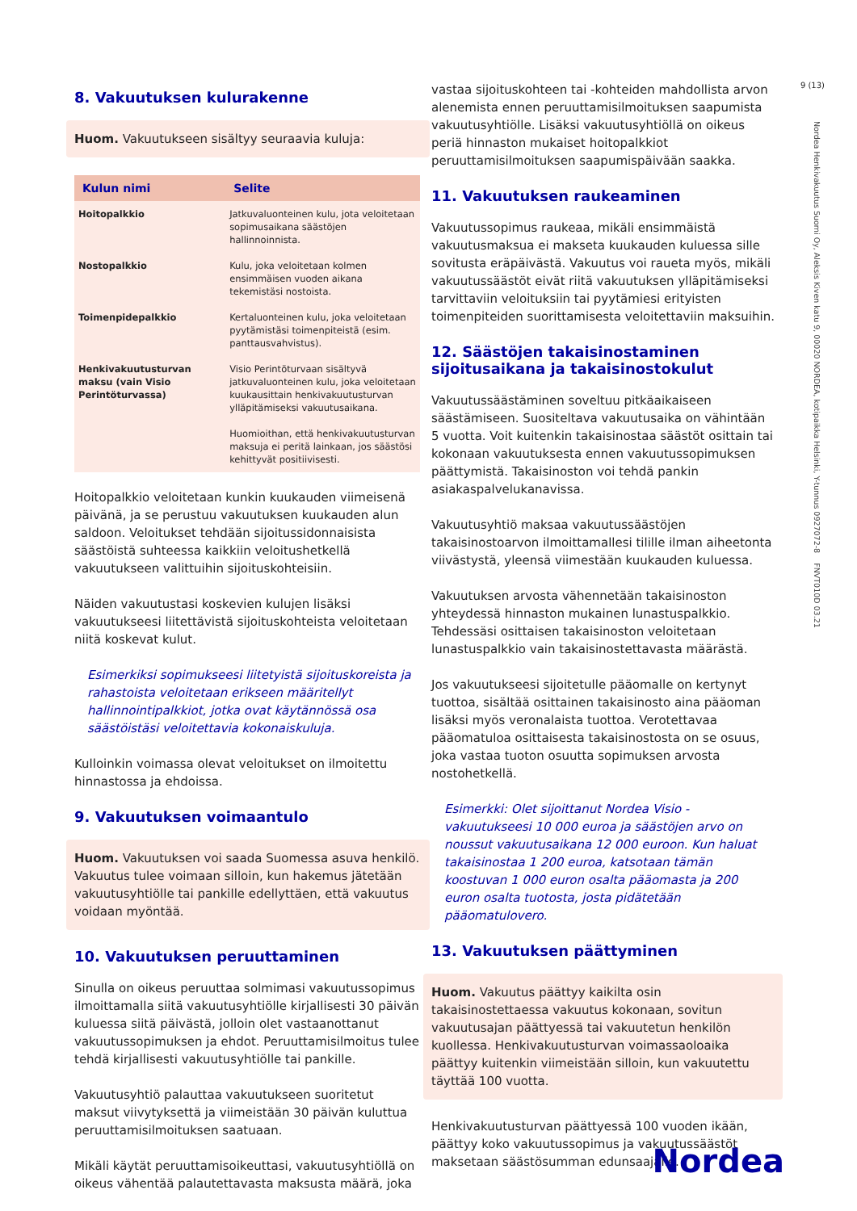9 (13)
Nordea Henkivakuutus Suomi Oy, Aleksis Kiven katu 9, 00020 NORDEA, kotipaikka Helsinki, Y-tunnus 0927072-8 FNVT010D 03.21
8. Vakuutuksen kulurakenne
Huom. Vakuutukseen sisältyy seuraavia kuluja:
| Kulun nimi | Selite |
| --- | --- |
| Hoitopalkkio | Jatkuvaluonteinen kulu, jota veloitetaan sopimusaikana säästöjen hallinnoinnista. |
| Nostopalkkio | Kulu, joka veloitetaan kolmen ensimmäisen vuoden aikana tekemistäsi nostoista. |
| Toimenpidepalkkio | Kertaluonteinen kulu, joka veloitetaan pyytämistäsi toimenpiteistä (esim. panttausvahvistus). |
| Henkivakuutusturvan maksu (vain Visio Perintöturvassa) | Visio Perintöturvaan sisältyvä jatkuvaluonteinen kulu, joka veloitetaan kuukausittain henkivakuutusturvan ylläpitämiseksi vakuutusaikana. Huomioithan, että henkivakuutusturvan maksuja ei peritä lainkaan, jos säästösi kehittyvät positiivisesti. |
Hoitopalkkio veloitetaan kunkin kuukauden viimeisenä päivänä, ja se perustuu vakuutuksen kuukauden alun saldoon. Veloitukset tehdään sijoitussidonnaisista säästöistä suhteessa kaikkiin veloitushetkellä vakuutukseen valittuihin sijoituskohteisiin.
Näiden vakuutustasi koskevien kulujen lisäksi vakuutukseesi liitettävistä sijoituskohteista veloitetaan niitä koskevat kulut.
Esimerkiksi sopimukseesi liitetyistä sijoituskoreista ja rahastoista veloitetaan erikseen määritellyt hallinnointipalkkiot, jotka ovat käytännössä osa säästöistäsi veloitettavia kokonaiskuluja.
Kulloinkin voimassa olevat veloitukset on ilmoitettu hinnastossa ja ehdoissa.
9. Vakuutuksen voimaantulo
Huom. Vakuutuksen voi saada Suomessa asuva henkilö. Vakuutus tulee voimaan silloin, kun hakemus jätetään vakuutusyhtiölle tai pankille edellyttäen, että vakuutus voidaan myöntää.
10. Vakuutuksen peruuttaminen
Sinulla on oikeus peruuttaa solmimasi vakuutussopimus ilmoittamalla siitä vakuutusyhtiölle kirjallisesti 30 päivän kuluessa siitä päivästä, jolloin olet vastaanottanut vakuutussopimuksen ja ehdot. Peruuttamisilmoitus tulee tehdä kirjallisesti vakuutusyhtiölle tai pankille.
Vakuutusyhtiö palauttaa vakuutukseen suoritetut maksut viivytyksettä ja viimeistään 30 päivän kuluttua peruuttamisilmoituksen saatuaan.
Mikäli käytät peruuttamisoikeuttasi, vakuutusyhtiöllä on oikeus vähentää palautettavasta maksusta määrä, joka
vastaa sijoituskohteen tai -kohteiden mahdollista arvon alenemista ennen peruuttamisilmoituksen saapumista vakuutusyhtiölle. Lisäksi vakuutusyhtiöllä on oikeus periä hinnaston mukaiset hoitopalkkiot peruuttamisilmoituksen saapumispäivään saakka.
11. Vakuutuksen raukeaminen
Vakuutussopimus raukeaa, mikäli ensimmäistä vakuutusmaksua ei makseta kuukauden kuluessa sille sovitusta eräpäivästä. Vakuutus voi raueta myös, mikäli vakuutussäästöt eivät riitä vakuutuksen ylläpitämiseksi tarvittaviin veloituksiin tai pyytämiesi erityisten toimenpiteiden suorittamisesta veloitettaviin maksuihin.
12. Säästöjen takaisinostaminen sijoitusaikana ja takaisinostokulut
Vakuutussäästäminen soveltuu pitkäaikaiseen säästämiseen. Suositeltava vakuutusaika on vähintään 5 vuotta. Voit kuitenkin takaisinostaa säästöt osittain tai kokonaan vakuutuksesta ennen vakuutussopimuksen päättymistä. Takaisinoston voi tehdä pankin asiakaspalvelukanavissa.
Vakuutusyhtiö maksaa vakuutussäästöjen takaisinostoarvon ilmoittamallesi tilille ilman aiheetonta viivästystä, yleensä viimestään kuukauden kuluessa.
Vakuutuksen arvosta vähennetään takaisinoston yhteydessä hinnaston mukainen lunastuspalkkio. Tehdessäsi osittaisen takaisinoston veloitetaan lunastuspalkkio vain takaisinostettavasta määrästä.
Jos vakuutukseesi sijoitetulle pääomalle on kertynyt tuottoa, sisältää osittainen takaisinosto aina pääoman lisäksi myös veronalaista tuottoa. Verotettavaa pääomatuloa osittaisesta takaisinostosta on se osuus, joka vastaa tuoton osuutta sopimuksen arvosta nostohetkellä.
Esimerkki: Olet sijoittanut Nordea Visio -vakuutukseesi 10 000 euroa ja säästöjen arvo on noussut vakuutusaikana 12 000 euroon. Kun haluat takaisinostaa 1 200 euroa, katsotaan tämän koostuvan 1 000 euron osalta pääomasta ja 200 euron osalta tuotosta, josta pidätetään pääomatulovero.
13. Vakuutuksen päättyminen
Huom. Vakuutus päättyy kaikilta osin takaisinostettaessa vakuutus kokonaan, sovitun vakuutusajan päättyessä tai vakuutetun henkilön kuollessa. Henkivakuutusturvan voimassaoloaika päättyy kuitenkin viimeistään silloin, kun vakuutettu täyttää 100 vuotta.
Henkivakuutusturvan päättyessä 100 vuoden ikään, päättyy koko vakuutussopimus ja vakuutussäästöt maksetaan säästösumman edunsaajalle.
Nordea